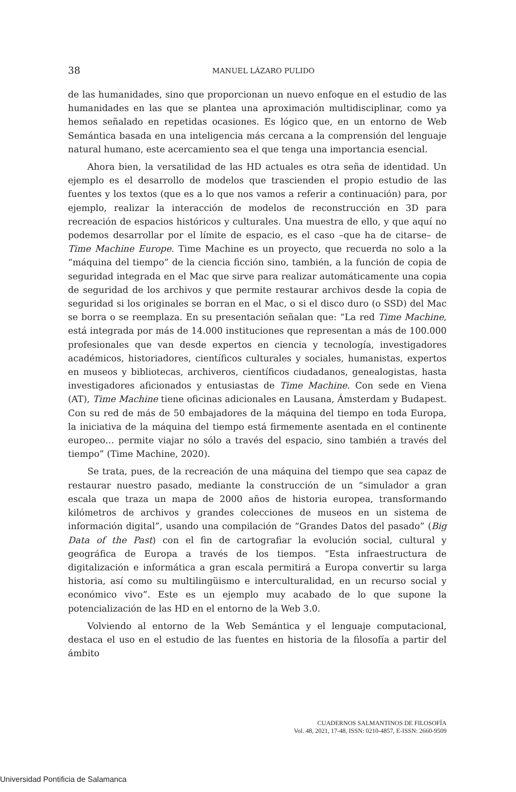38
MANUEL LÁZARO PULIDO
de las humanidades, sino que proporcionan un nuevo enfoque en el estudio de las humanidades en las que se plantea una aproximación multidisciplinar, como ya hemos señalado en repetidas ocasiones. Es lógico que, en un entorno de Web Semántica basada en una inteligencia más cercana a la comprensión del lenguaje natural humano, este acercamiento sea el que tenga una importancia esencial.
Ahora bien, la versatilidad de las HD actuales es otra seña de identidad. Un ejemplo es el desarrollo de modelos que trascienden el propio estudio de las fuentes y los textos (que es a lo que nos vamos a referir a continuación) para, por ejemplo, realizar la interacción de modelos de reconstrucción en 3D para recreación de espacios históricos y culturales. Una muestra de ello, y que aquí no podemos desarrollar por el límite de espacio, es el caso –que ha de citarse– de Time Machine Europe. Time Machine es un proyecto, que recuerda no solo a la “máquina del tiempo” de la ciencia ficción sino, también, a la función de copia de seguridad integrada en el Mac que sirve para realizar automáticamente una copia de seguridad de los archivos y que permite restaurar archivos desde la copia de seguridad si los originales se borran en el Mac, o si el disco duro (o SSD) del Mac se borra o se reemplaza. En su presentación señalan que: “La red Time Machine, está integrada por más de 14.000 instituciones que representan a más de 100.000 profesionales que van desde expertos en ciencia y tecnología, investigadores académicos, historiadores, científicos culturales y sociales, humanistas, expertos en museos y bibliotecas, archiveros, científicos ciudadanos, genealogistas, hasta investigadores aficionados y entusiastas de Time Machine. Con sede en Viena (AT), Time Machine tiene oficinas adicionales en Lausana, Ámsterdam y Budapest. Con su red de más de 50 embajadores de la máquina del tiempo en toda Europa, la iniciativa de la máquina del tiempo está firmemente asentada en el continente europeo… permite viajar no sólo a través del espacio, sino también a través del tiempo” (Time Machine, 2020).
Se trata, pues, de la recreación de una máquina del tiempo que sea capaz de restaurar nuestro pasado, mediante la construcción de un “simulador a gran escala que traza un mapa de 2000 años de historia europea, transformando kilómetros de archivos y grandes colecciones de museos en un sistema de información digital”, usando una compilación de “Grandes Datos del pasado” (Big Data of the Past) con el fin de cartografiar la evolución social, cultural y geográfica de Europa a través de los tiempos. “Esta infraestructura de digitalización e informática a gran escala permitirá a Europa convertir su larga historia, así como su multilingüismo e interculturalidad, en un recurso social y económico vivo”. Este es un ejemplo muy acabado de lo que supone la potencialización de las HD en el entorno de la Web 3.0.
Volviendo al entorno de la Web Semántica y el lenguaje computacional, destaca el uso en el estudio de las fuentes en historia de la filosofía a partir del ámbito
CUADERNOS SALMANTINOS DE FILOSOFÍA
Vol. 48, 2021, 17-48, ISSN: 0210-4857, E-ISSN: 2660-9509
Universidad Pontificia de Salamanca